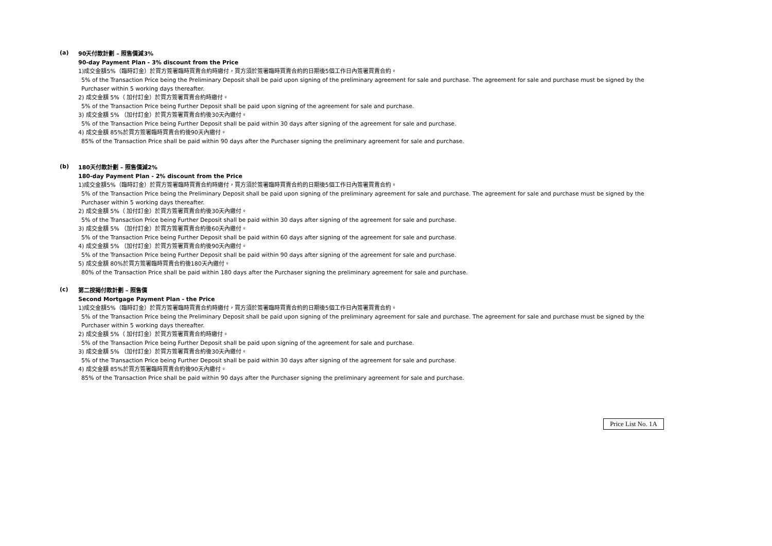(a)
90天付款計劃 – 照售價減3%
90-day Payment Plan - 3% discount from the Price
1)成交金額5%（臨時訂金）於買方簽署臨時買賣合約時繳付，買方須於簽署臨時買賣合約的日期後5個工作日內簽署買賣合約。
5% of the Transaction Price being the Preliminary Deposit shall be paid upon signing of the preliminary agreement for sale and purchase. The agreement for sale and purchase must be signed by the Purchaser within 5 working days thereafter.
2) 成交金額 5%（ 加付訂金）於買方簽署買賣合約時繳付。
5% of the Transaction Price being Further Deposit shall be paid upon signing of the agreement for sale and purchase.
3) 成交金額 5% （加付訂金）於買方簽署買賣合約後30天內繳付。
5% of the Transaction Price being Further Deposit shall be paid within 30 days after signing of the agreement for sale and purchase.
4) 成交金額 85%於買方簽署臨時買賣合約後90天內繳付。
85% of the Transaction Price shall be paid within 90 days after the Purchaser signing the preliminary agreement for sale and purchase.
(b)
180天付款計劃 – 照售價減2%
180-day Payment Plan - 2% discount from the Price
1)成交金額5%（臨時訂金）於買方簽署臨時買賣合約時繳付，買方須於簽署臨時買賣合約的日期後5個工作日內簽署買賣合約。
5% of the Transaction Price being the Preliminary Deposit shall be paid upon signing of the preliminary agreement for sale and purchase. The agreement for sale and purchase must be signed by the Purchaser within 5 working days thereafter.
2) 成交金額 5%（ 加付訂金）於買方簽署買賣合約後30天內繳付。
5% of the Transaction Price being Further Deposit shall be paid within 30 days after signing of the agreement for sale and purchase.
3) 成交金額 5% （加付訂金）於買方簽署買賣合約後60天內繳付。
5% of the Transaction Price being Further Deposit shall be paid within 60 days after signing of the agreement for sale and purchase.
4) 成交金額 5% （加付訂金）於買方簽署買賣合約後90天內繳付。
5% of the Transaction Price being Further Deposit shall be paid within 90 days after signing of the agreement for sale and purchase.
5) 成交金額 80%於買方簽署臨時買賣合約後180天內繳付。
80% of the Transaction Price shall be paid within 180 days after the Purchaser signing the preliminary agreement for sale and purchase.
(c)
第二按揭付款計劃 – 照售價
Second Mortgage Payment Plan - the Price
1)成交金額5%（臨時訂金）於買方簽署臨時買賣合約時繳付，買方須於簽署臨時買賣合約的日期後5個工作日內簽署買賣合約。
5% of the Transaction Price being the Preliminary Deposit shall be paid upon signing of the preliminary agreement for sale and purchase. The agreement for sale and purchase must be signed by the Purchaser within 5 working days thereafter.
2) 成交金額 5%（ 加付訂金）於買方簽署買賣合約時繳付。
5% of the Transaction Price being Further Deposit shall be paid upon signing of the agreement for sale and purchase.
3) 成交金額 5% （加付訂金）於買方簽署買賣合約後30天內繳付。
5% of the Transaction Price being Further Deposit shall be paid within 30 days after signing of the agreement for sale and purchase.
4) 成交金額 85%於買方簽署臨時買賣合約後90天內繳付。
85% of the Transaction Price shall be paid within 90 days after the Purchaser signing the preliminary agreement for sale and purchase.
Price List No. 1A